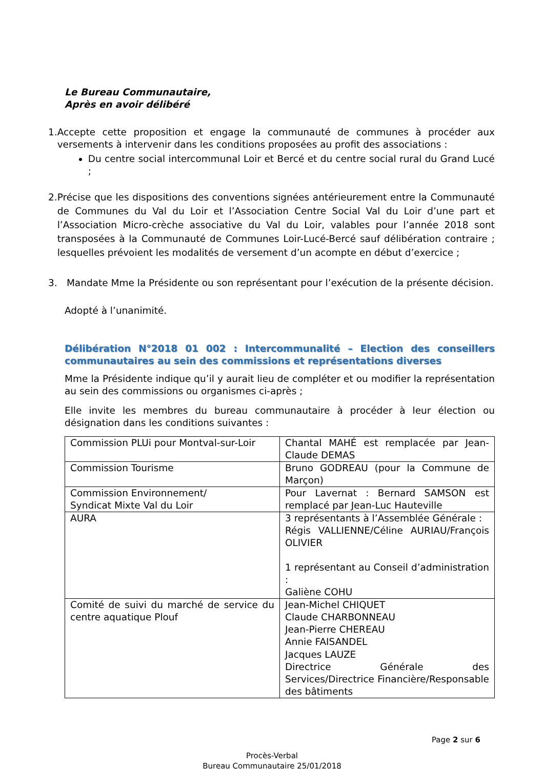Le Bureau Communautaire,
Après en avoir délibéré
1. Accepte cette proposition et engage la communauté de communes à procéder aux versements à intervenir dans les conditions proposées au profit des associations :
Du centre social intercommunal Loir et Bercé et du centre social rural du Grand Lucé ;
2. Précise que les dispositions des conventions signées antérieurement entre la Communauté de Communes du Val du Loir et l’Association Centre Social Val du Loir d’une part et l’Association Micro-crèche associative du Val du Loir, valables pour l’année 2018 sont transposées à la Communauté de Communes Loir-Lucé-Bercé sauf délibération contraire ; lesquelles prévoient les modalités de versement d’un acompte en début d’exercice ;
3. Mandate Mme la Présidente ou son représentant pour l’exécution de la présente décision.
Adopté à l’unanimité.
Délibération N°2018 01 002 : Intercommunalité – Election des conseillers communautaires au sein des commissions et représentations diverses
Mme la Présidente indique qu’il y aurait lieu de compléter et ou modifier la représentation au sein des commissions ou organismes ci-après ;
Elle invite les membres du bureau communautaire à procéder à leur élection ou désignation dans les conditions suivantes :
| Commission PLUi pour Montval-sur-Loir | Chantal MAHÉ est remplacée par Jean-Claude DEMAS |
| Commission Tourisme | Bruno GODREAU (pour la Commune de Marçon) |
| Commission Environnement/ Syndicat Mixte Val du Loir | Pour Lavernat : Bernard SAMSON est remplacé par Jean-Luc Hauteville |
| AURA | 3 représentants à l’Assemblée Générale : Régis VALLIENNE/Céline AURIAU/François OLIVIER 1 représentant au Conseil d’administration : Galiène COHU |
| Comité de suivi du marché de service du centre aquatique Plouf | Jean-Michel CHIQUET Claude CHARBONNEAU Jean-Pierre CHEREAU Annie FAISANDEL Jacques LAUZE Directrice Générale des Services/Directrice Financière/Responsable des bâtiments |
Page 2 sur 6
Procès-Verbal
Bureau Communautaire 25/01/2018